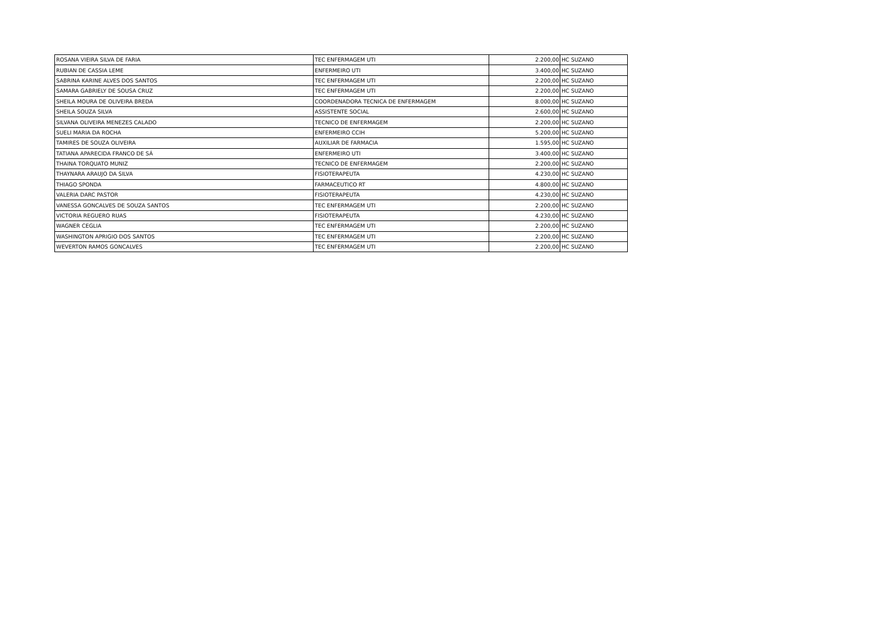| ROSANA VIEIRA SILVA DE FARIA | TEC ENFERMAGEM UTI | 2.200,00 | HC SUZANO |
| RUBIAN DE CASSIA LEME | ENFERMEIRO UTI | 3.400,00 | HC SUZANO |
| SABRINA KARINE ALVES DOS SANTOS | TEC ENFERMAGEM UTI | 2.200,00 | HC SUZANO |
| SAMARA GABRIELY DE SOUSA CRUZ | TEC ENFERMAGEM UTI | 2.200,00 | HC SUZANO |
| SHEILA MOURA DE OLIVEIRA BREDA | COORDENADORA TECNICA DE ENFERMAGEM | 8.000,00 | HC SUZANO |
| SHEILA SOUZA SILVA | ASSISTENTE SOCIAL | 2.600,00 | HC SUZANO |
| SILVANA OLIVEIRA MENEZES CALADO | TECNICO DE ENFERMAGEM | 2.200,00 | HC SUZANO |
| SUELI MARIA DA ROCHA | ENFERMEIRO CCIH | 5.200,00 | HC SUZANO |
| TAMIRES DE SOUZA OLIVEIRA | AUXILIAR DE FARMACIA | 1.595,00 | HC SUZANO |
| TATIANA APARECIDA FRANCO DE SÁ | ENFERMEIRO UTI | 3.400,00 | HC SUZANO |
| THAINA TORQUATO MUNIZ | TECNICO DE ENFERMAGEM | 2.200,00 | HC SUZANO |
| THAYNARA ARAUJO DA SILVA | FISIOTERAPEUTA | 4.230,00 | HC SUZANO |
| THIAGO SPONDA | FARMACEUTICO RT | 4.800,00 | HC SUZANO |
| VALERIA DARC PASTOR | FISIOTERAPEUTA | 4.230,00 | HC SUZANO |
| VANESSA GONCALVES DE SOUZA SANTOS | TEC ENFERMAGEM UTI | 2.200,00 | HC SUZANO |
| VICTORIA REGUERO RUAS | FISIOTERAPEUTA | 4.230,00 | HC SUZANO |
| WAGNER CEGLIA | TEC ENFERMAGEM UTI | 2.200,00 | HC SUZANO |
| WASHINGTON APRIGIO DOS SANTOS | TEC ENFERMAGEM UTI | 2.200,00 | HC SUZANO |
| WEVERTON RAMOS GONCALVES | TEC ENFERMAGEM UTI | 2.200,00 | HC SUZANO |